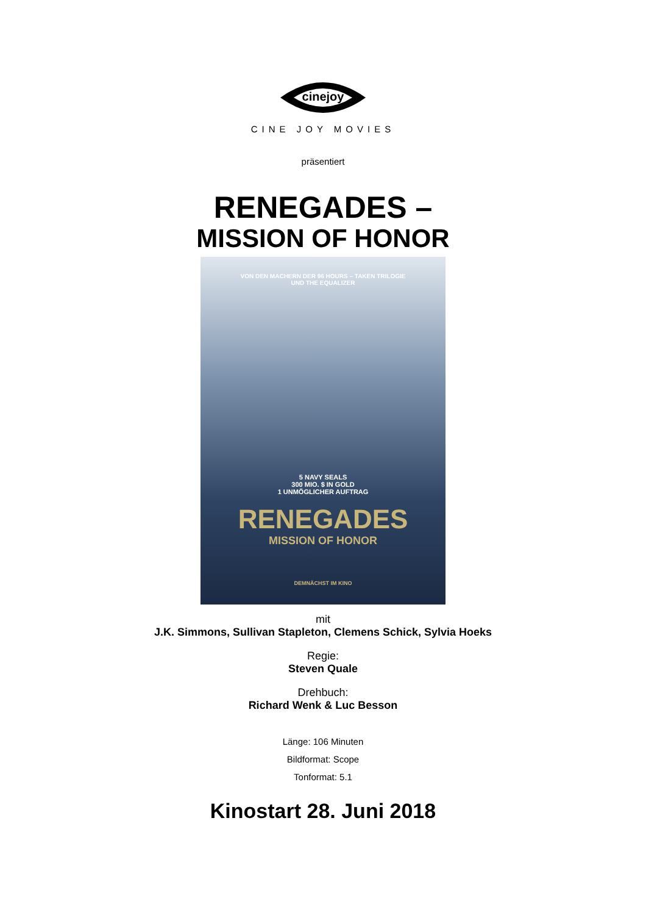cinejoy
CINE JOY MOVIES
präsentiert
RENEGADES –
MISSION OF HONOR
VON DEN MACHERN DER 96 HOURS – TAKEN TRILOGIE
UND THE EQUALIZER
5 NAVY SEALS
300 MIO. $ IN GOLD
1 UNMÖGLICHER AUFTRAG
RENEGADES
MISSION OF HONOR
DEMNÄCHST IM KINO
mit
J.K. Simmons, Sullivan Stapleton, Clemens Schick, Sylvia Hoeks
Regie:
Steven Quale
Drehbuch:
Richard Wenk & Luc Besson
Länge: 106 Minuten
Bildformat: Scope
Tonformat: 5.1
Kinostart 28. Juni 2018